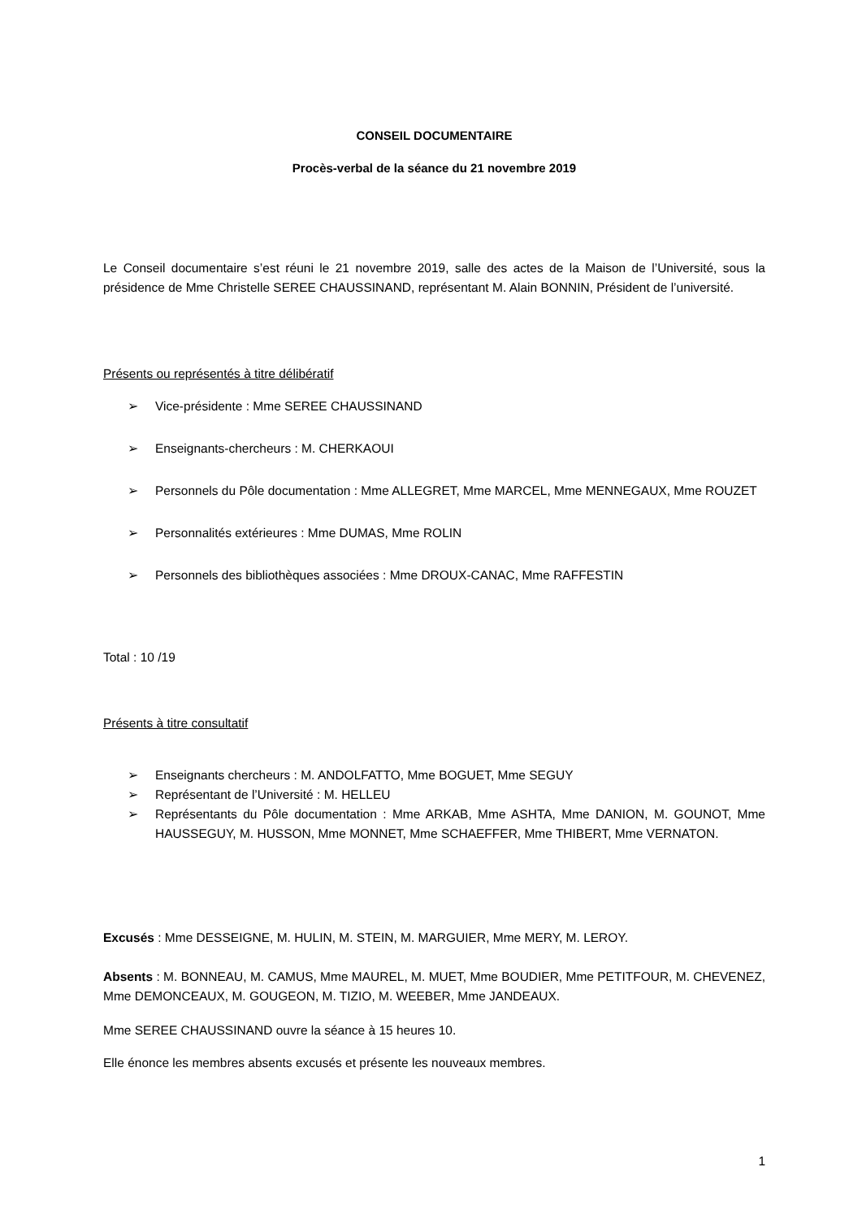CONSEIL DOCUMENTAIRE
Procès-verbal de la séance du 21 novembre 2019
Le Conseil documentaire s’est réuni le 21 novembre 2019, salle des actes de la Maison de l’Université, sous la présidence de Mme Christelle SEREE CHAUSSINAND, représentant M. Alain BONNIN, Président de l’université.
Présents ou représentés à titre délibératif
➢ Vice-présidente : Mme SEREE CHAUSSINAND
➢ Enseignants-chercheurs : M. CHERKAOUI
➢ Personnels du Pôle documentation : Mme ALLEGRET, Mme MARCEL, Mme MENNEGAUX, Mme ROUZET
➢ Personnalités extérieures : Mme DUMAS, Mme ROLIN
➢ Personnels des bibliothèques associées : Mme DROUX-CANAC, Mme RAFFESTIN
Total : 10 /19
Présents à titre consultatif
➢ Enseignants chercheurs : M. ANDOLFATTO, Mme BOGUET, Mme SEGUY
➢ Représentant de l’Université : M. HELLEU
➢ Représentants du Pôle documentation : Mme ARKAB, Mme ASHTA, Mme DANION, M. GOUNOT, Mme HAUSSEGUY, M. HUSSON, Mme MONNET, Mme SCHAEFFER, Mme THIBERT, Mme VERNATON.
Excusés : Mme DESSEIGNE, M. HULIN, M. STEIN, M. MARGUIER, Mme MERY, M. LEROY.
Absents : M. BONNEAU, M. CAMUS, Mme MAUREL, M. MUET, Mme BOUDIER, Mme PETITFOUR, M. CHEVENEZ, Mme DEMONCEAUX, M. GOUGEON, M. TIZIO, M. WEEBER, Mme JANDEAUX.
Mme SEREE CHAUSSINAND ouvre la séance à 15 heures 10.
Elle énonce les membres absents excusés et présente les nouveaux membres.
1